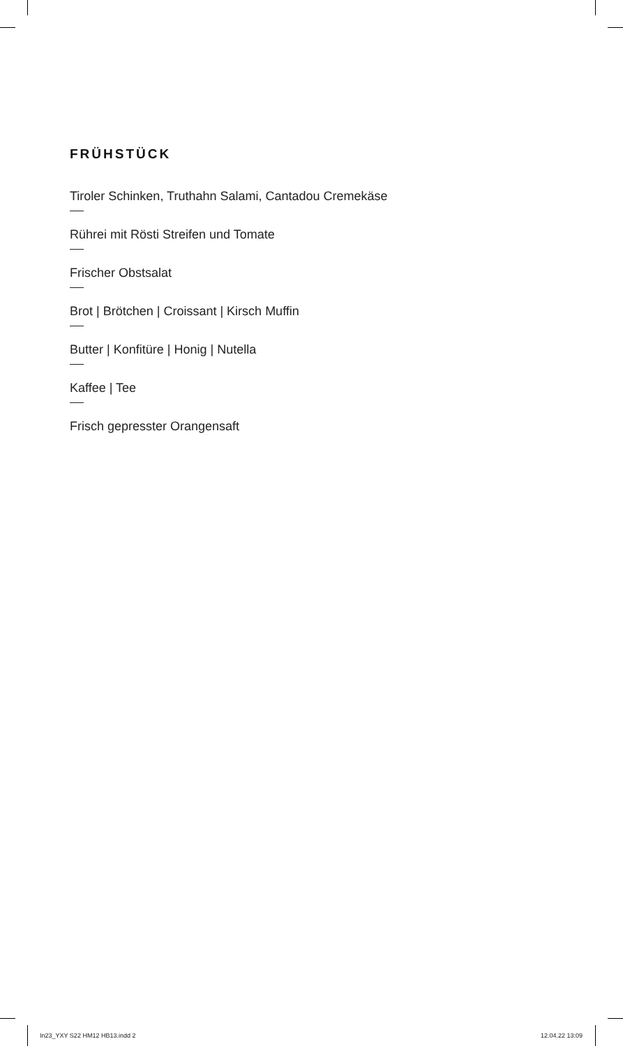FRÜHSTÜCK
Tiroler Schinken, Truthahn Salami, Cantadou Cremekäse
Rührei mit Rösti Streifen und Tomate
Frischer Obstsalat
Brot | Brötchen | Croissant | Kirsch Muffin
Butter | Konfitüre | Honig | Nutella
Kaffee | Tee
Frisch gepresster Orangensaft
In23_YXY S22 HM12 HB13.indd 2 12.04.22 13:09